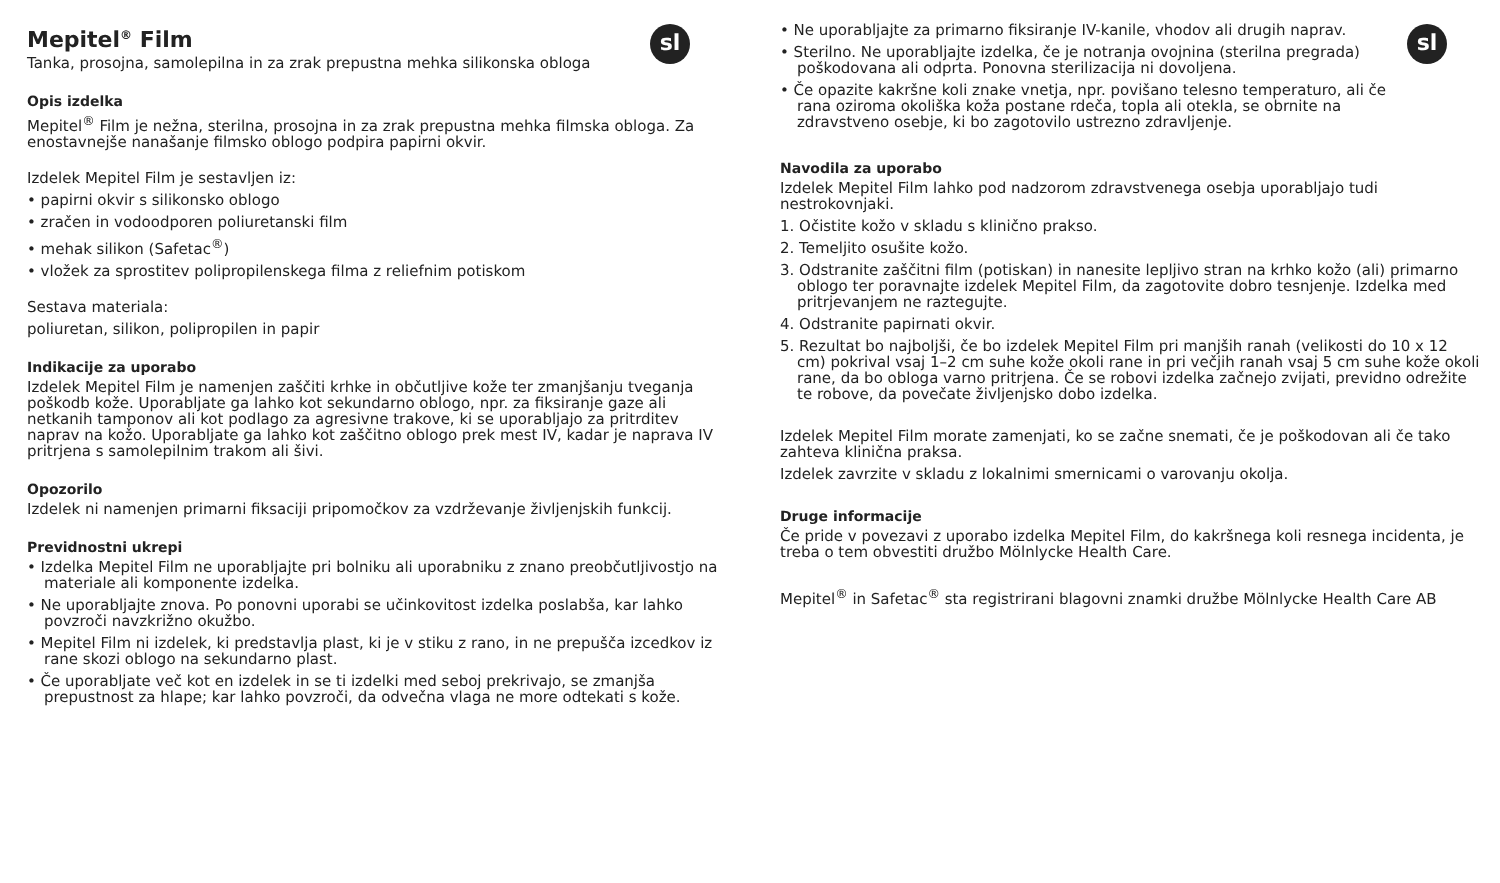sl
Mepitel<sup>®</sup> Film
Tanka, prosojna, samolepilna in za zrak prepustna mehka silikonska obloga
Opis izdelka
Mepitel<sup>®</sup> Film je nežna, sterilna, prosojna in za zrak prepustna mehka filmska obloga. Za enostavnejše nanašanje filmsko oblogo podpira papirni okvir.
Izdelek Mepitel Film je sestavljen iz:
• papirni okvir s silikonsko oblogo
• zračen in vodoodporen poliuretanski film
• mehak silikon (Safetac<sup>®</sup>)
• vložek za sprostitev polipropilenskega filma z reliefnim potiskom
Sestava materiala:
poliuretan, silikon, polipropilen in papir
Indikacije za uporabo
Izdelek Mepitel Film je namenjen zaščiti krhke in občutljive kože ter zmanjšanju tveganja poškodb kože. Uporabljate ga lahko kot sekundarno oblogo, npr. za fiksiranje gaze ali netkanih tamponov ali kot podlago za agresivne trakove, ki se uporabljajo za pritrditev naprav na kožo. Uporabljate ga lahko kot zaščitno oblogo prek mest IV, kadar je naprava IV pritrjena s samolepilnim trakom ali šivi.
Opozorilo
Izdelek ni namenjen primarni fiksaciji pripomočkov za vzdrževanje življenjskih funkcij.
Previdnostni ukrepi
• Izdelka Mepitel Film ne uporabljajte pri bolniku ali uporabniku z znano preobčutljivostjo na materiale ali komponente izdelka.
• Ne uporabljajte znova. Po ponovni uporabi se učinkovitost izdelka poslabša, kar lahko povzroči navzkrižno okužbo.
• Mepitel Film ni izdelek, ki predstavlja plast, ki je v stiku z rano, in ne prepušča izcedkov iz rane skozi oblogo na sekundarno plast.
• Če uporabljate več kot en izdelek in se ti izdelki med seboj prekrivajo, se zmanjša prepustnost za hlape; kar lahko povzroči, da odvečna vlaga ne more odtekati s kože.
sl
• Ne uporabljajte za primarno fiksiranje IV-kanile, vhodov ali drugih naprav.
• Sterilno. Ne uporabljajte izdelka, če je notranja ovojnina (sterilna pregrada) poškodovana ali odprta. Ponovna sterilizacija ni dovoljena.
• Če opazite kakršne koli znake vnetja, npr. povišano telesno temperaturo, ali če rana oziroma okoliška koža postane rdeča, topla ali otekla, se obrnite na zdravstveno osebje, ki bo zagotovilo ustrezno zdravljenje.
Navodila za uporabo
Izdelek Mepitel Film lahko pod nadzorom zdravstvenega osebja uporabljajo tudi nestrokovnjaki.
1. Očistite kožo v skladu s klinično prakso.
2. Temeljito osušite kožo.
3. Odstranite zaščitni film (potiskan) in nanesite lepljivo stran na krhko kožo (ali) primarno oblogo ter poravnajte izdelek Mepitel Film, da zagotovite dobro tesnjenje. Izdelka med pritrjevanjem ne raztegujte.
4. Odstranite papirnati okvir.
5. Rezultat bo najboljši, če bo izdelek Mepitel Film pri manjših ranah (velikosti do 10 x 12 cm) pokrival vsaj 1–2 cm suhe kože okoli rane in pri večjih ranah vsaj 5 cm suhe kože okoli rane, da bo obloga varno pritrjena. Če se robovi izdelka začnejo zvijati, previdno odrežite te robove, da povečate življenjsko dobo izdelka.
Izdelek Mepitel Film morate zamenjati, ko se začne snemati, če je poškodovan ali če tako zahteva klinična praksa.
Izdelek zavrzite v skladu z lokalnimi smernicami o varovanju okolja.
Druge informacije
Če pride v povezavi z uporabo izdelka Mepitel Film, do kakršnega koli resnega incidenta, je treba o tem obvestiti družbo Mölnlycke Health Care.
Mepitel<sup>®</sup> in Safetac<sup>®</sup> sta registrirani blagovni znamki družbe Mölnlycke Health Care AB